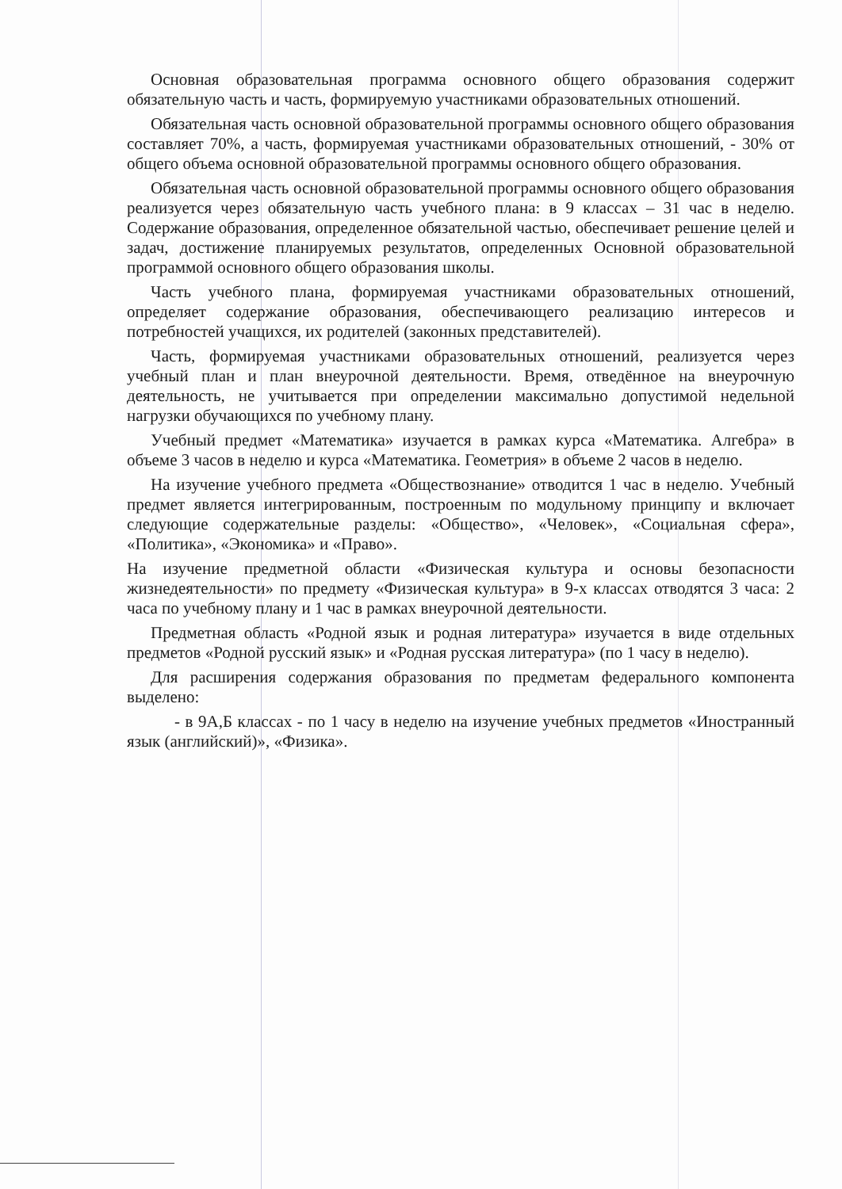Основная образовательная программа основного общего образования содержит обязательную часть и часть, формируемую участниками образовательных отношений.
Обязательная часть основной образовательной программы основного общего образования составляет 70%, а часть, формируемая участниками образовательных отношений, - 30% от общего объема основной образовательной программы основного общего образования.
Обязательная часть основной образовательной программы основного общего образования реализуется через обязательную часть учебного плана: в 9 классах – 31 час в неделю. Содержание образования, определенное обязательной частью, обеспечивает решение целей и задач, достижение планируемых результатов, определенных Основной образовательной программой основного общего образования школы.
Часть учебного плана, формируемая участниками образовательных отношений, определяет содержание образования, обеспечивающего реализацию интересов и потребностей учащихся, их родителей (законных представителей).
Часть, формируемая участниками образовательных отношений, реализуется через учебный план и план внеурочной деятельности. Время, отведённое на внеурочную деятельность, не учитывается при определении максимально допустимой недельной нагрузки обучающихся по учебному плану.
Учебный предмет «Математика» изучается в рамках курса «Математика. Алгебра» в объеме 3 часов в неделю и курса «Математика. Геометрия» в объеме 2 часов в неделю.
На изучение учебного предмета «Обществознание» отводится 1 час в неделю. Учебный предмет является интегрированным, построенным по модульному принципу и включает следующие содержательные разделы: «Общество», «Человек», «Социальная сфера», «Политика», «Экономика» и «Право».
На изучение предметной области «Физическая культура и основы безопасности жизнедеятельности» по предмету «Физическая культура» в 9-х классах отводятся 3 часа: 2 часа по учебному плану и 1 час в рамках внеурочной деятельности.
Предметная область «Родной язык и родная литература» изучается в виде отдельных предметов «Родной русский язык» и «Родная русская литература» (по 1 часу в неделю).
Для расширения содержания образования по предметам федерального компонента выделено:
- в 9А,Б классах - по 1 часу в неделю на изучение учебных предметов «Иностранный язык (английский)», «Физика».